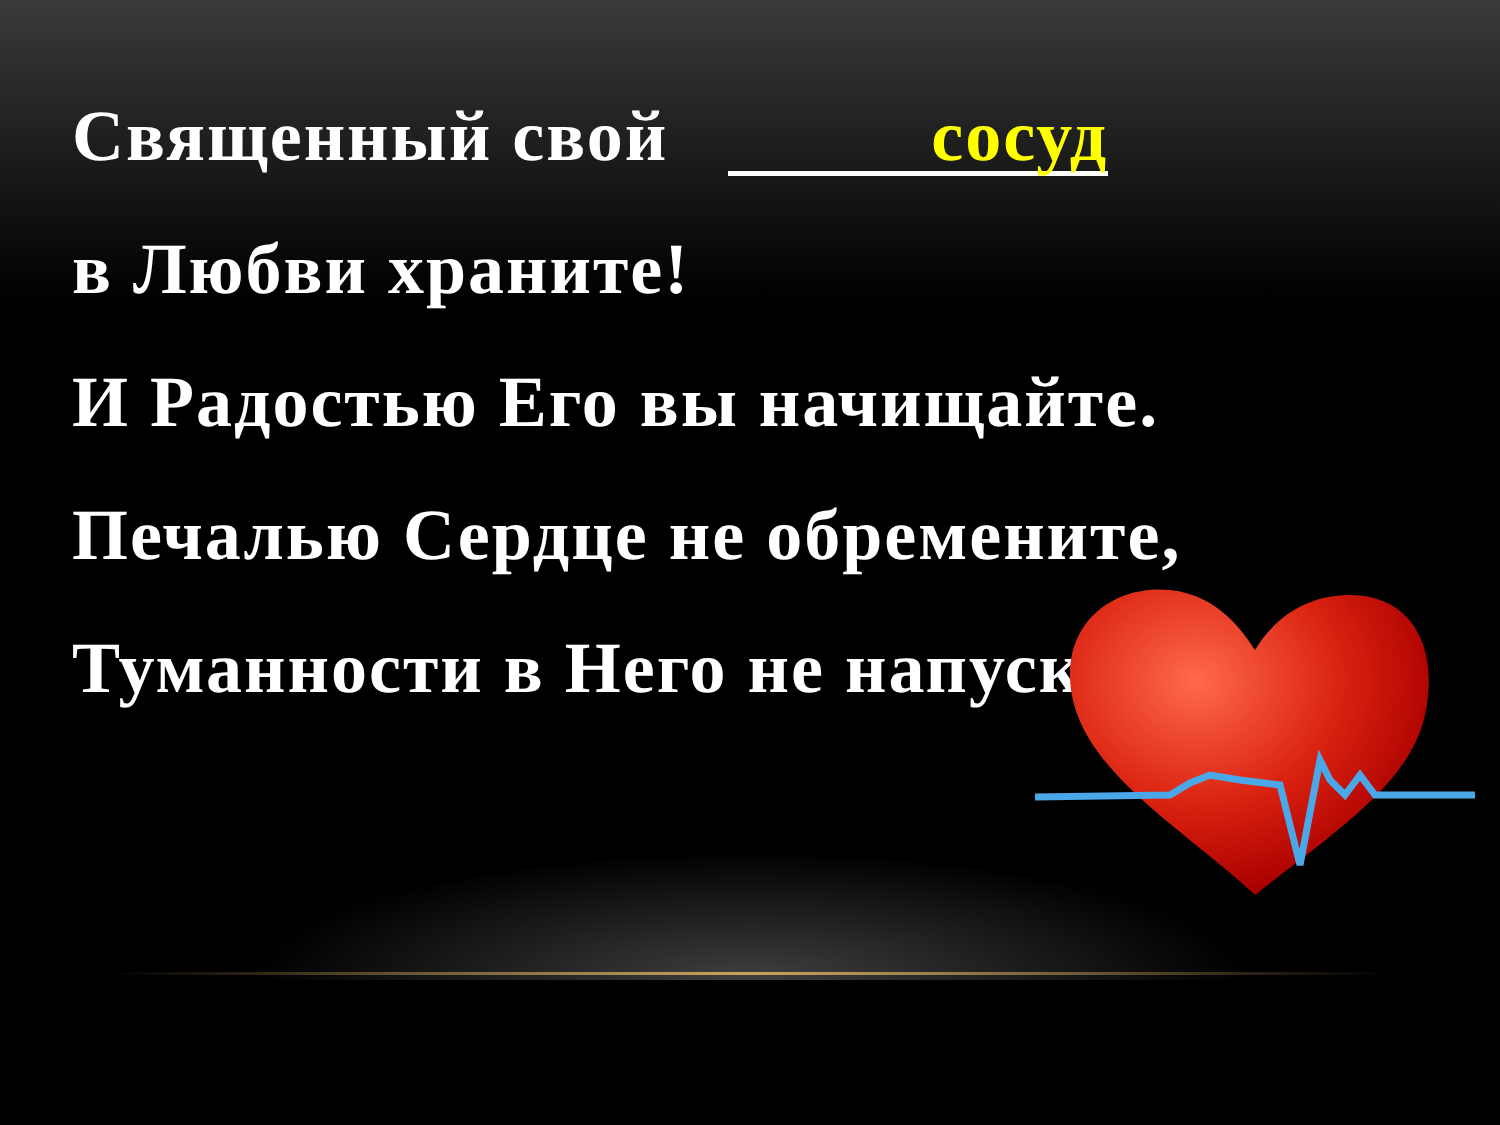Священный свой сосуд
в Любви храните!
И Радостью Его вы начищайте.
Печалью Сердце не обремените,
Туманности в Него не напуск